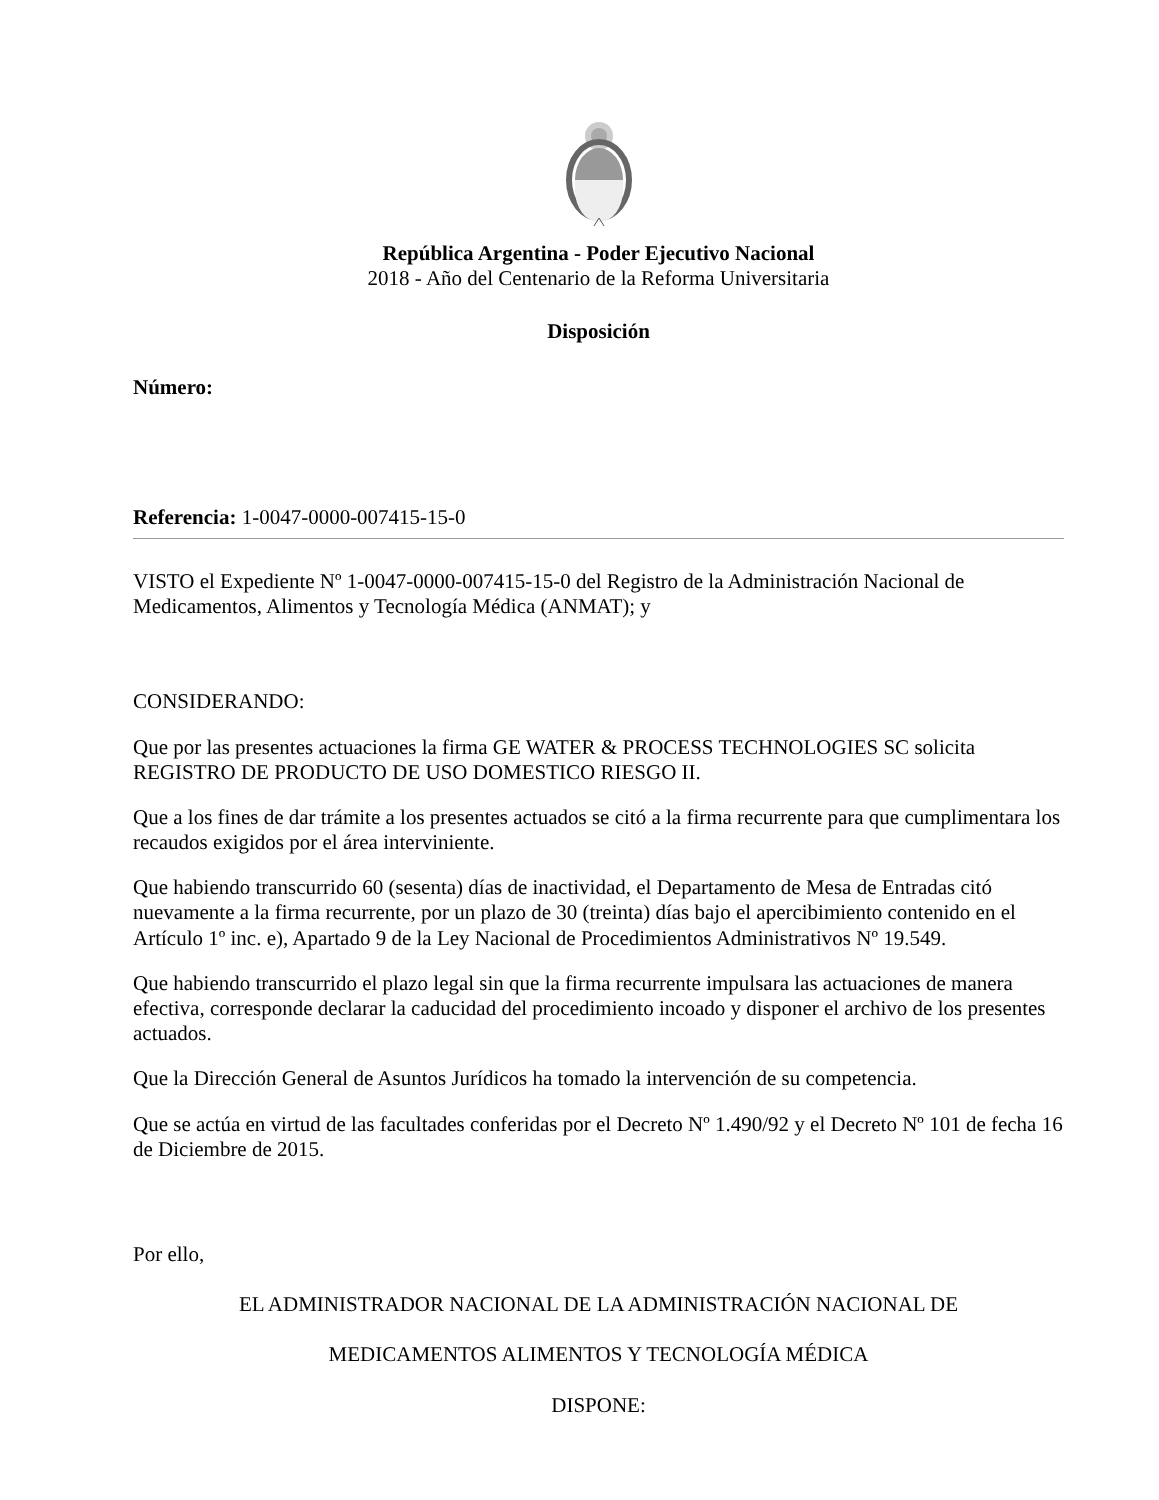República Argentina - Poder Ejecutivo Nacional
2018 - Año del Centenario de la Reforma Universitaria
Disposición
Número:
Referencia: 1-0047-0000-007415-15-0
VISTO el Expediente Nº 1-0047-0000-007415-15-0 del Registro de la Administración Nacional de Medicamentos, Alimentos y Tecnología Médica (ANMAT); y
CONSIDERANDO:
Que por las presentes actuaciones la firma GE WATER & PROCESS TECHNOLOGIES SC solicita REGISTRO DE PRODUCTO DE USO DOMESTICO RIESGO II.
Que a los fines de dar trámite a los presentes actuados se citó a la firma recurrente para que cumplimentara los recaudos exigidos por el área interviniente.
Que habiendo transcurrido 60 (sesenta) días de inactividad, el Departamento de Mesa de Entradas citó nuevamente a la firma recurrente, por un plazo de 30 (treinta) días bajo el apercibimiento contenido en el Artículo 1º inc. e), Apartado 9 de la Ley Nacional de Procedimientos Administrativos Nº 19.549.
Que habiendo transcurrido el plazo legal sin que la firma recurrente impulsara las actuaciones de manera efectiva, corresponde declarar la caducidad del procedimiento incoado y disponer el archivo de los presentes actuados.
Que la Dirección General de Asuntos Jurídicos ha tomado la intervención de su competencia.
Que se actúa en virtud de las facultades conferidas por el Decreto Nº 1.490/92 y el Decreto Nº 101 de fecha 16 de Diciembre de 2015.
Por ello,
EL ADMINISTRADOR NACIONAL DE LA ADMINISTRACIÓN NACIONAL DE
MEDICAMENTOS ALIMENTOS Y TECNOLOGÍA MÉDICA
DISPONE: